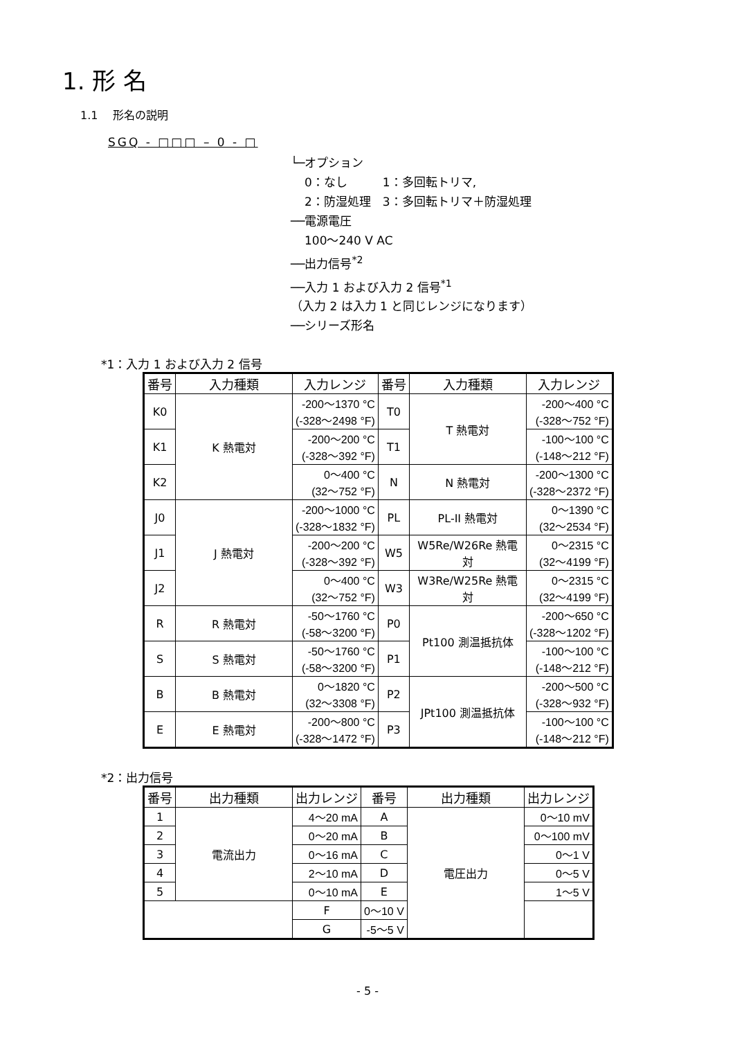1. 形 名
1.1 　形名の説明
SGQ - □□□ – 0 - □
└─オプション
0：なし　　　1：多回転トリマ,
2：防湿処理　3：多回転トリマ＋防湿処理
──電源電圧
100～240 V AC
──出力信号<sup>*2</sup>
──入力 1 および入力 2 信号<sup>*1</sup>
（入力 2 は入力 1 と同じレンジになります）
──シリーズ形名
*1：入力 1 および入力 2 信号
| 番号 | 入力種類 | 入力レンジ | 番号 | 入力種類 | 入力レンジ |
| --- | --- | --- | --- | --- | --- |
| K0 | K 熱電対 | -200～1370 °C (-328～2498 °F) | T0 | T 熱電対 | -200～400 °C (-328～752 °F) |
| K1 | | -200～200 °C (-328～392 °F) | T1 | | -100～100 °C (-148～212 °F) |
| K2 | | 0～400 °C (32～752 °F) | N | N 熱電対 | -200～1300 °C (-328～2372 °F) |
| J0 | J 熱電対 | -200～1000 °C (-328～1832 °F) | PL | PL-II 熱電対 | 0～1390 °C (32～2534 °F) |
| J1 | | -200～200 °C (-328～392 °F) | W5 | W5Re/W26Re 熱電対 | 0～2315 °C (32～4199 °F) |
| J2 | | 0～400 °C (32～752 °F) | W3 | W3Re/W25Re 熱電対 | 0～2315 °C (32～4199 °F) |
| R | R 熱電対 | -50～1760 °C (-58～3200 °F) | P0 | Pt100 測温抵抗体 | -200～650 °C (-328～1202 °F) |
| S | S 熱電対 | -50～1760 °C (-58～3200 °F) | P1 | | -100～100 °C (-148～212 °F) |
| B | B 熱電対 | 0～1820 °C (32～3308 °F) | P2 | JPt100 測温抵抗体 | -200～500 °C (-328～932 °F) |
| E | E 熱電対 | -200～800 °C (-328～1472 °F) | P3 | | -100～100 °C (-148～212 °F) |
*2：出力信号
| 番号 | 出力種類 | 出力レンジ | 番号 | 出力種類 | 出力レンジ |
| --- | --- | --- | --- | --- | --- |
| 1 | 電流出力 | 4～20 mA | A | 電圧出力 | 0～10 mV |
| 2 | | 0～20 mA | B | | 0～100 mV |
| 3 | | 0～16 mA | C | | 0～1 V |
| 4 | | 2～10 mA | D | | 0～5 V |
| 5 | | 0～10 mA | E | | 1～5 V |
| | | F | 0～10 V | | |
| | | G | -5～5 V | | |
- 5 -